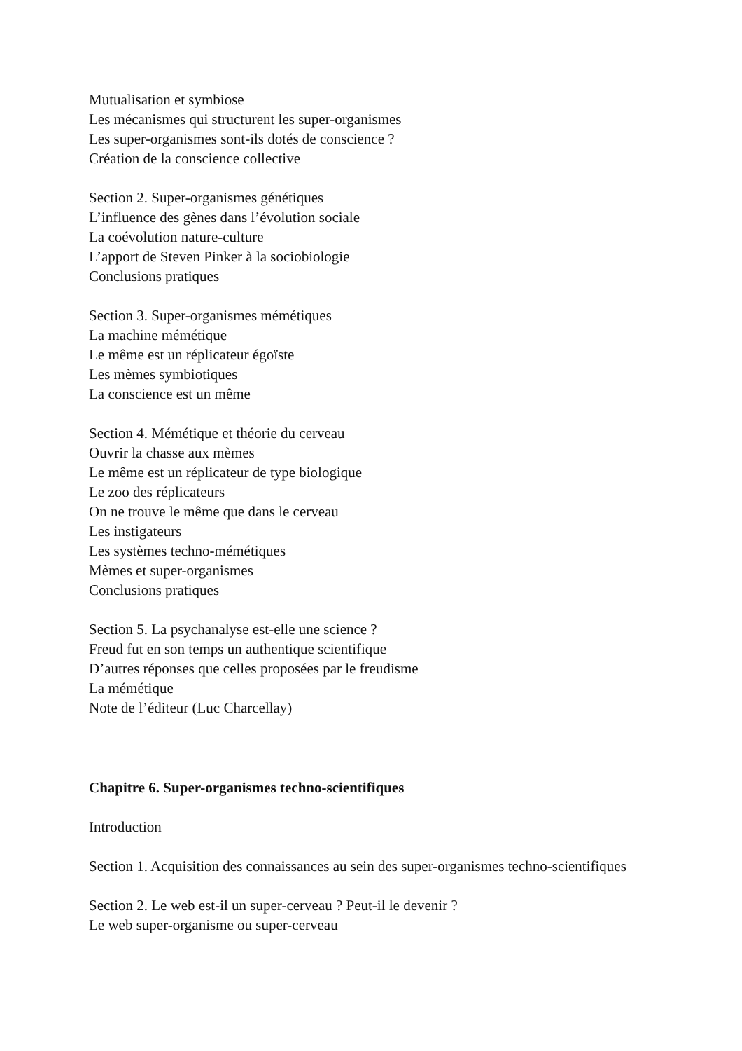Mutualisation et symbiose
Les mécanismes qui structurent les super-organismes
Les super-organismes sont-ils dotés de conscience ?
Création de la conscience collective
Section 2. Super-organismes génétiques
L’influence des gènes dans l’évolution sociale
La coévolution nature-culture
L’apport de Steven Pinker à la sociobiologie
Conclusions pratiques
Section 3. Super-organismes mémétiques
La machine mémétique
Le même est un réplicateur égoïste
Les mèmes symbiotiques
La conscience est un même
Section 4. Mémétique et théorie du cerveau
Ouvrir la chasse aux mèmes
Le même est un réplicateur de type biologique
Le zoo des réplicateurs
On ne trouve le même que dans le cerveau
Les instigateurs
Les systèmes techno-mémétiques
Mèmes et super-organismes
Conclusions pratiques
Section 5. La psychanalyse est-elle une science ?
Freud fut en son temps un authentique scientifique
D’autres réponses que celles proposées par le freudisme
La mémétique
Note de l’éditeur (Luc Charcellay)
Chapitre 6. Super-organismes techno-scientifiques
Introduction
Section 1. Acquisition des connaissances au sein des super-organismes techno-scientifiques
Section 2. Le web est-il un super-cerveau ? Peut-il le devenir ?
Le web super-organisme ou super-cerveau